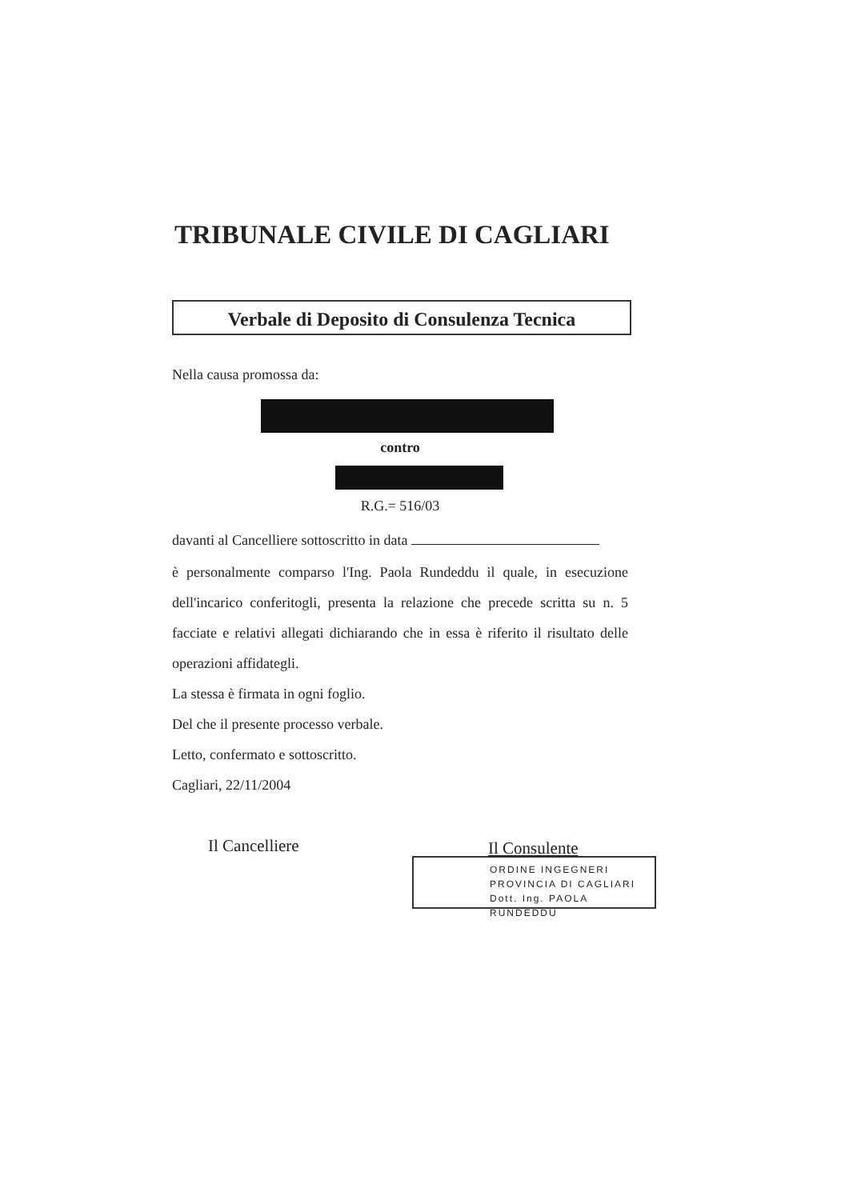TRIBUNALE CIVILE DI CAGLIARI
Verbale di Deposito di Consulenza Tecnica
Nella causa promossa da:
contro
R.G.= 516/03
davanti al Cancelliere sottoscritto in data
è personalmente comparso l'Ing. Paola Rundeddu il quale, in esecuzione dell'incarico conferitogli, presenta la relazione che precede scritta su n. 5 facciate e relativi allegati dichiarando che in essa è riferito il risultato delle operazioni affidategli.
La stessa è firmata in ogni foglio.
Del che il presente processo verbale.
Letto, confermato e sottoscritto.
Cagliari, 22/11/2004
Il Cancelliere Il Consulente
ORDINE INGEGNERI
PROVINCIA DI CAGLIARI
Dott. Ing. PAOLA RUNDEDDU